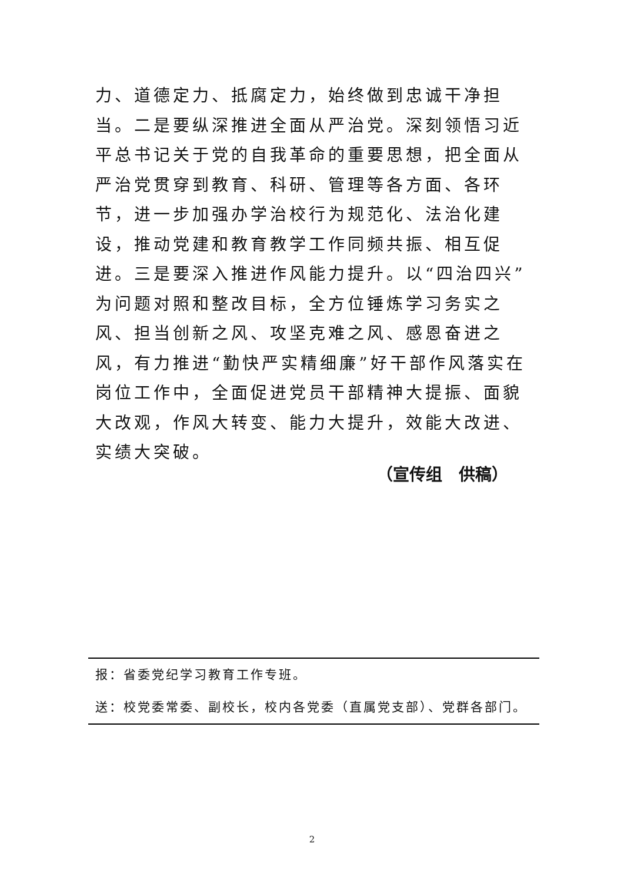力、道德定力、抵腐定力，始终做到忠诚干净担当。二是要纵深推进全面从严治党。深刻领悟习近平总书记关于党的自我革命的重要思想，把全面从严治党贯穿到教育、科研、管理等各方面、各环节，进一步加强办学治校行为规范化、法治化建设，推动党建和教育教学工作同频共振、相互促进。三是要深入推进作风能力提升。以“四治四兴”为问题对照和整改目标，全方位锤炼学习务实之风、担当创新之风、攻坚克难之风、感恩奋进之风，有力推进“勤快严实精细廉”好干部作风落实在岗位工作中，全面促进党员干部精神大提振、面貌大改观，作风大转变、能力大提升，效能大改进、实绩大突破。
（宣传组　供稿）
报：省委党纪学习教育工作专班。
送：校党委常委、副校长，校内各党委（直属党支部）、党群各部门。
2